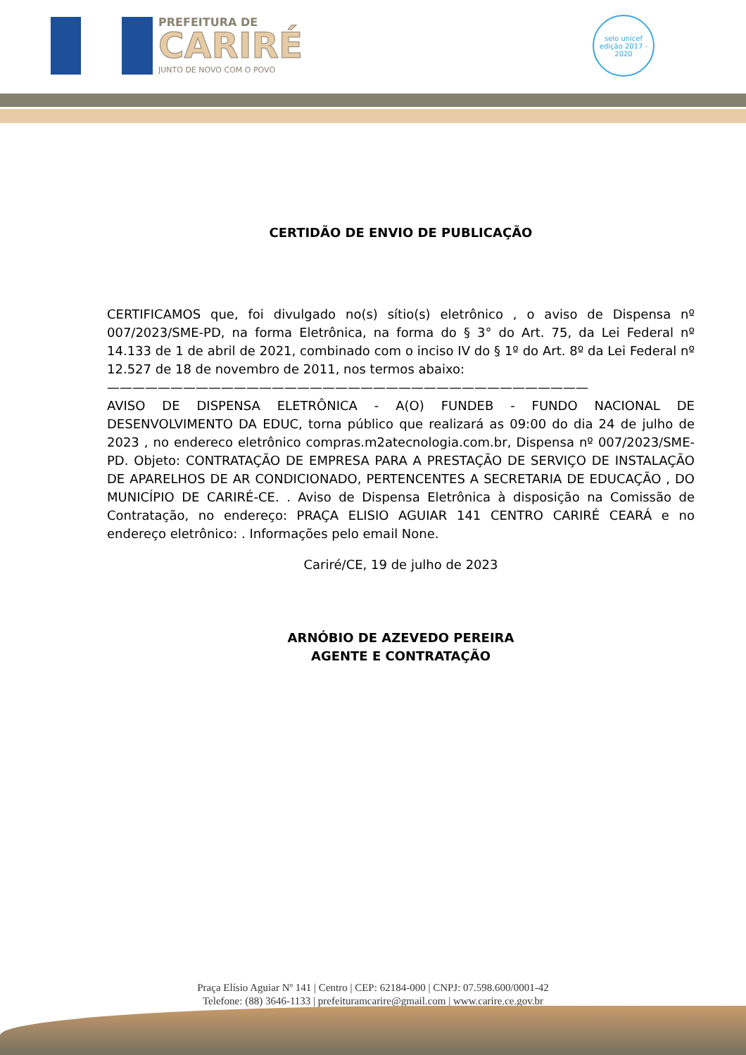PREFEITURA DE
CARIRÉ
JUNTO DE NOVO COM O POVO
selo unicef
edição 2017 - 2020
CERTIDÃO DE ENVIO DE PUBLICAÇÃO
CERTIFICAMOS que, foi divulgado no(s) sítio(s) eletrônico , o aviso de Dispensa nº 007/2023/SME-PD, na forma Eletrônica, na forma do § 3° do Art. 75, da Lei Federal nº 14.133 de 1 de abril de 2021, combinado com o inciso IV do § 1º do Art. 8º da Lei Federal nº 12.527 de 18 de novembro de 2011, nos termos abaixo:
——————————————————————————————————————
AVISO DE DISPENSA ELETRÔNICA - A(O) FUNDEB - FUNDO NACIONAL DE DESENVOLVIMENTO DA EDUC, torna público que realizará as 09:00 do dia 24 de julho de 2023 , no endereco eletrônico compras.m2atecnologia.com.br, Dispensa nº 007/2023/SME-PD. Objeto: CONTRATAÇÃO DE EMPRESA PARA A PRESTAÇÃO DE SERVIÇO DE INSTALAÇÃO DE APARELHOS DE AR CONDICIONADO, PERTENCENTES A SECRETARIA DE EDUCAÇÃO , DO MUNICÍPIO DE CARIRÉ-CE. . Aviso de Dispensa Eletrônica à disposição na Comissão de Contratação, no endereço: PRAÇA ELISIO AGUIAR 141 CENTRO CARIRÉ CEARÁ e no endereço eletrônico: . Informações pelo email None.
Cariré/CE, 19 de julho de 2023
ARNÓBIO DE AZEVEDO PEREIRA
AGENTE E CONTRATAÇÃO
Praça Elísio Aguiar Nº 141 | Centro | CEP: 62184-000 | CNPJ: 07.598.600/0001-42
Telefone: (88) 3646-1133 | prefeituramcarire@gmail.com | www.carire.ce.gov.br